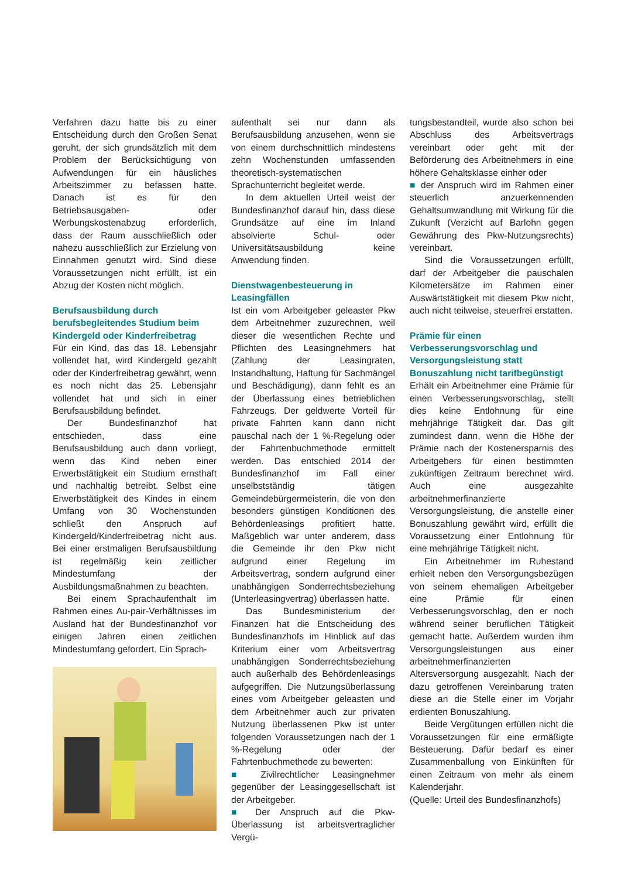Verfahren dazu hatte bis zu einer Entscheidung durch den Großen Senat geruht, der sich grundsätzlich mit dem Problem der Berücksichtigung von Aufwendungen für ein häusliches Arbeitszimmer zu befassen hatte. Danach ist es für den Betriebsausgaben- oder Werbungskostenabzug erforderlich, dass der Raum ausschließlich oder nahezu ausschließlich zur Erzielung von Einnahmen genutzt wird. Sind diese Voraussetzungen nicht erfüllt, ist ein Abzug der Kosten nicht möglich.
Berufsausbildung durch berufsbegleitendes Studium beim Kindergeld oder Kinderfreibetrag
Für ein Kind, das das 18. Lebensjahr vollendet hat, wird Kindergeld gezahlt oder der Kinderfreibetrag gewährt, wenn es noch nicht das 25. Lebensjahr vollendet hat und sich in einer Berufsausbildung befindet.
Der Bundesfinanzhof hat entschieden, dass eine Berufsausbildung auch dann vorliegt, wenn das Kind neben einer Erwerbstätigkeit ein Studium ernsthaft und nachhaltig betreibt. Selbst eine Erwerbstätigkeit des Kindes in einem Umfang von 30 Wochenstunden schließt den Anspruch auf Kindergeld/Kinderfreibetrag nicht aus. Bei einer erstmaligen Berufsausbildung ist regelmäßig kein zeitlicher Mindestumfang der Ausbildungsmaßnahmen zu beachten.
Bei einem Sprachaufenthalt im Rahmen eines Au-pair-Verhältnisses im Ausland hat der Bundesfinanzhof vor einigen Jahren einen zeitlichen Mindestumfang gefordert. Ein Sprach-
aufenthalt sei nur dann als Berufsausbildung anzusehen, wenn sie von einem durchschnittlich mindestens zehn Wochenstunden umfassenden theoretisch-systematischen Sprachunterricht begleitet werde.
In dem aktuellen Urteil weist der Bundesfinanzhof darauf hin, dass diese Grundsätze auf eine im Inland absolvierte Schul- oder Universitätsausbildung keine Anwendung finden.
Dienstwagenbesteuerung in Leasingfällen
Ist ein vom Arbeitgeber geleaster Pkw dem Arbeitnehmer zuzurechnen, weil dieser die wesentlichen Rechte und Pflichten des Leasingnehmers hat (Zahlung der Leasingraten, Instandhaltung, Haftung für Sachmängel und Beschädigung), dann fehlt es an der Überlassung eines betrieblichen Fahrzeugs. Der geldwerte Vorteil für private Fahrten kann dann nicht pauschal nach der 1 %-Regelung oder der Fahrtenbuchmethode ermittelt werden. Das entschied 2014 der Bundesfinanzhof im Fall einer unselbstständig tätigen Gemeindebürgermeisterin, die von den besonders günstigen Konditionen des Behördenleasings profitiert hatte. Maßgeblich war unter anderem, dass die Gemeinde ihr den Pkw nicht aufgrund einer Regelung im Arbeitsvertrag, sondern aufgrund einer unabhängigen Sonderrechtsbeziehung (Unterleasingvertrag) überlassen hatte.
Das Bundesministerium der Finanzen hat die Entscheidung des Bundesfinanzhofs im Hinblick auf das Kriterium einer vom Arbeitsvertrag unabhängigen Sonderrechtsbeziehung auch außerhalb des Behördenleasings aufgegriffen. Die Nutzungsüberlassung eines vom Arbeitgeber geleasten und dem Arbeitnehmer auch zur privaten Nutzung überlassenen Pkw ist unter folgenden Voraussetzungen nach der 1 %-Regelung oder der Fahrtenbuchmethode zu bewerten:
■ Zivilrechtlicher Leasingnehmer gegenüber der Leasinggesellschaft ist der Arbeitgeber.
■ Der Anspruch auf die Pkw-Überlassung ist arbeitsvertraglicher Vergü-
tungsbestandteil, wurde also schon bei Abschluss des Arbeitsvertrags vereinbart oder geht mit der Beförderung des Arbeitnehmers in eine höhere Gehaltsklasse einher oder
■ der Anspruch wird im Rahmen einer steuerlich anzuerkennenden Gehaltsumwandlung mit Wirkung für die Zukunft (Verzicht auf Barlohn gegen Gewährung des Pkw-Nutzungsrechts) vereinbart.
Sind die Voraussetzungen erfüllt, darf der Arbeitgeber die pauschalen Kilometersätze im Rahmen einer Auswärtstätigkeit mit diesem Pkw nicht, auch nicht teilweise, steuerfrei erstatten.
Prämie für einen Verbesserungsvorschlag und Versorgungsleistung statt Bonuszahlung nicht tarifbegünstigt
Erhält ein Arbeitnehmer eine Prämie für einen Verbesserungsvorschlag, stellt dies keine Entlohnung für eine mehrjährige Tätigkeit dar. Das gilt zumindest dann, wenn die Höhe der Prämie nach der Kostenersparnis des Arbeitgebers für einen bestimmten zukünftigen Zeitraum berechnet wird. Auch eine ausgezahlte arbeitnehmerfinanzierte Versorgungsleistung, die anstelle einer Bonuszahlung gewährt wird, erfüllt die Voraussetzung einer Entlohnung für eine mehrjährige Tätigkeit nicht.
Ein Arbeitnehmer im Ruhestand erhielt neben den Versorgungsbezügen von seinem ehemaligen Arbeitgeber eine Prämie für einen Verbesserungsvorschlag, den er noch während seiner beruflichen Tätigkeit gemacht hatte. Außerdem wurden ihm Versorgungsleistungen aus einer arbeitnehmerfinanzierten Altersversorgung ausgezahlt. Nach der dazu getroffenen Vereinbarung traten diese an die Stelle einer im Vorjahr erdienten Bonuszahlung.
Beide Vergütungen erfüllen nicht die Voraussetzungen für eine ermäßigte Besteuerung. Dafür bedarf es einer Zusammenballung von Einkünften für einen Zeitraum von mehr als einem Kalenderjahr.
(Quelle: Urteil des Bundesfinanzhofs)